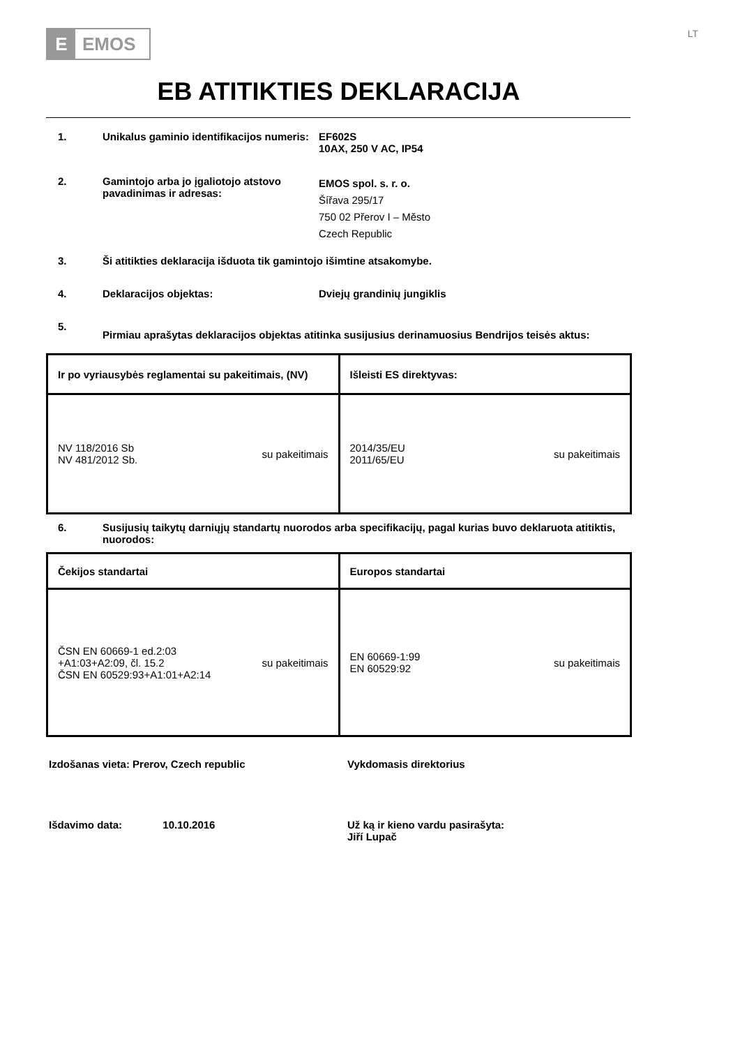E EMOS
LT
EB ATITIKTIES DEKLARACIJA
1. Unikalus gaminio identifikacijos numeris:
EF602S
10AX, 250 V AC, IP54
2. Gamintojo arba jo įgaliotojo atstovo pavadinimas ir adresas:
EMOS spol. s. r. o.
Šířava 295/17
750 02 Přerov I – Město
Czech Republic
3. Ši atitikties deklaracija išduota tik gamintojo išimtine atsakomybe.
4. Deklaracijos objektas: Dviejų grandinių jungiklis
5.
Pirmiau aprašytas deklaracijos objektas atitinka susijusius derinamuosius Bendrijos teisės aktus:
| Ir po vyriausybės reglamentai su pakeitimais, (NV) | Išleisti ES direktyvas: |
| --- | --- |
| NV 118/2016 Sb NV 481/2012 Sb. su pakeitimais | 2014/35/EU 2011/65/EU su pakeitimais |
6. Susijusių taikytų darniųjų standartų nuorodos arba specifikacijų, pagal kurias buvo deklaruota atitiktis, nuorodos:
| Čekijos standartai | Europos standartai |
| --- | --- |
| ČSN EN 60669-1 ed.2:03 +A1:03+A2:09, čl. 15.2 ČSN EN 60529:93+A1:01+A2:14 su pakeitimais | EN 60669-1:99 EN 60529:92 su pakeitimais |
Izdošanas vieta: Prerov, Czech republic Vykdomasis direktorius
Išdavimo data: 10.10.2016 Už ką ir kieno vardu pasirašyta:
Jiří Lupač